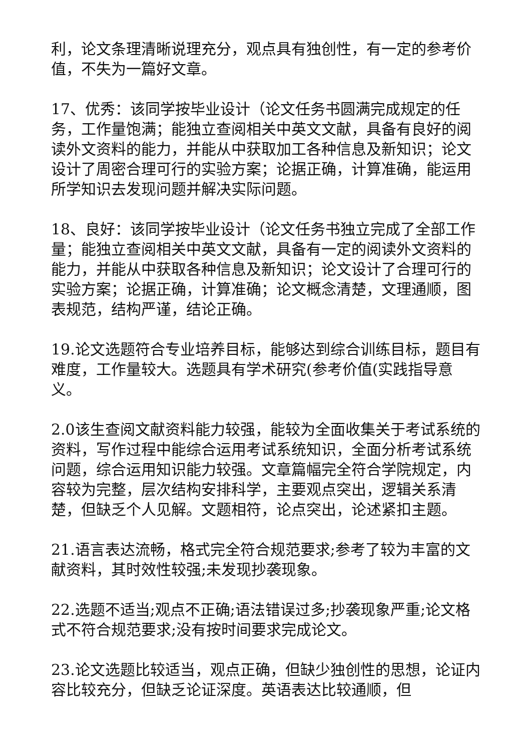利，论文条理清晰说理充分，观点具有独创性，有一定的参考价值，不失为一篇好文章。
17、优秀：该同学按毕业设计（论文任务书圆满完成规定的任务，工作量饱满；能独立查阅相关中英文文献，具备有良好的阅读外文资料的能力，并能从中获取加工各种信息及新知识；论文设计了周密合理可行的实验方案；论据正确，计算准确，能运用所学知识去发现问题并解决实际问题。
18、良好：该同学按毕业设计（论文任务书独立完成了全部工作量；能独立查阅相关中英文文献，具备有一定的阅读外文资料的能力，并能从中获取各种信息及新知识；论文设计了合理可行的实验方案；论据正确，计算准确；论文概念清楚，文理通顺，图表规范，结构严谨，结论正确。
19.论文选题符合专业培养目标，能够达到综合训练目标，题目有难度，工作量较大。选题具有学术研究(参考价值(实践指导意义。
2.0该生查阅文献资料能力较强，能较为全面收集关于考试系统的资料，写作过程中能综合运用考试系统知识，全面分析考试系统问题，综合运用知识能力较强。文章篇幅完全符合学院规定，内容较为完整，层次结构安排科学，主要观点突出，逻辑关系清楚，但缺乏个人见解。文题相符，论点突出，论述紧扣主题。
21.语言表达流畅，格式完全符合规范要求;参考了较为丰富的文献资料，其时效性较强;未发现抄袭现象。
22.选题不适当;观点不正确;语法错误过多;抄袭现象严重;论文格式不符合规范要求;没有按时间要求完成论文。
23.论文选题比较适当，观点正确，但缺少独创性的思想，论证内容比较充分，但缺乏论证深度。英语表达比较通顺，但